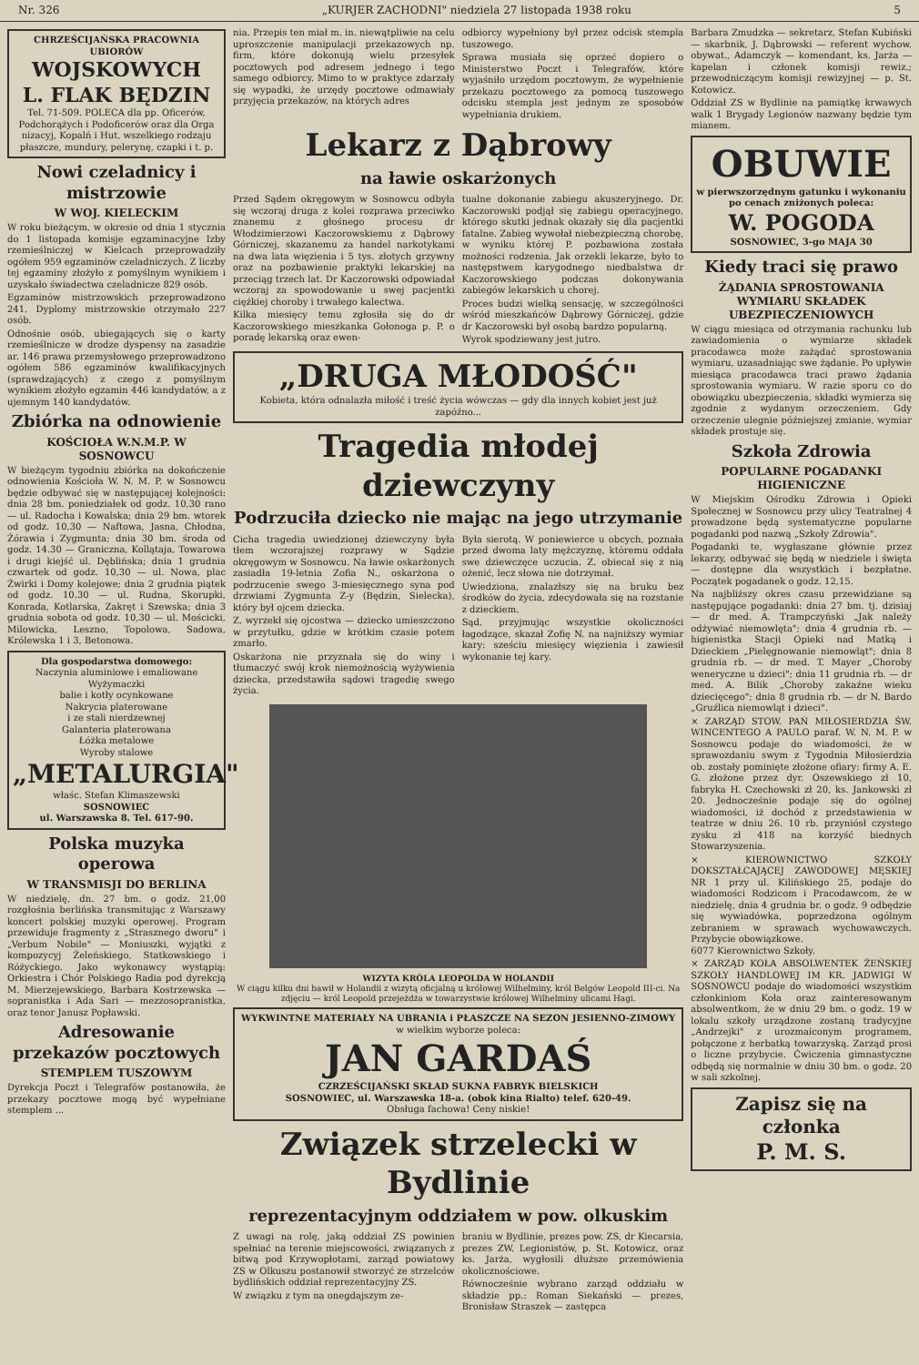Nr. 326 „KURJER ZACHODNI" niedziela 27 listopada 1938 roku 5
CHRZEŚCIJAŃSKA PRACOWNIA UBIORÓW
WOJSKOWYCH
L. FLAK BĘDZIN
Tel. 71-509. POLECA dla pp. Oficerów, Podchorążych i Podoficerów oraz dla Orga nizacyj, Kopalń i Hut, wszelkiego rodzaju płaszcze, mundury, pelerynę, czapki i t. p.
Nowi czeladnicy i mistrzowie
W WOJ. KIELECKIM
W roku bieżącym, w okresie od dnia 1 stycznia do 1 listopada komisje egzaminacyjne Izby rzemieślniczej w Kielcach przeprowadziły ogółem 959 egzaminów czeladniczych. Z liczby tej egzaminy złożyło z pomyślnym wynikiem i uzyskało świadectwa czeladnicze 829 osób.
Egzaminów mistrzowskich przeprowadzono 241. Dyplomy mistrzowskie otrzymało 227 osób.
Odnośnie osób, ubiegających się o karty rzemieślnicze w drodze dyspensy na zasadzie ar. 146 prawa przemysłowego przeprowadzono ogółem 586 egzaminów kwalifikacyjnych (sprawdzających) z czego z pomyślnym wynikiem złożyło egzamin 446 kandydatów, a z ujemnym 140 kandydatów.
Zbiórka na odnowienie
KOŚCIOŁA W.N.M.P. W SOSNOWCU
W bieżącym tygodniu zbiórka na dokończenie odnowienia Kościoła W. N. M. P. w Sosnowcu będzie odbywać się w następującej kolejności: dnia 28 bm. poniedziałek od godz. 10,30 rano — ul. Radocha i Kowalska; dnia 29 bm. wtorek od godz. 10,30 — Naftowa, Jasna, Chłodna, Żórawia i Zygmunta; dnia 30 bm. środa od godz. 14.30 — Graniczna, Kollątaja, Towarowa i drugi kiejść ul. Dęblińska; dnia 1 grudnia czwartek od godz. 10,30 — ul. Nowa, plac Żwirki i Domy kolejowe; dnia 2 grudnia piątek od godz. 10.30 — ul. Rudna, Skorupki, Konrada, Kotlarska, Zakręt i Szewska; dnia 3 grudnia sobota od godz. 10,30 — ul. Mościcki, Milowicka, Leszno, Topolowa, Sadowa, Królewska 1 i 3, Betonowa.
Dla gospodarstwa domowego:
Naczynia aluminiowe i emaliowane
Wyżymaczki
balie i kotły ocynkowane
Nakrycia platerowane
i ze stali nierdzewnej
Galanteria platerowana
Łóżka metalowe
Wyroby stalowe
„METALURGIA"
właśc. Stefan Klimaszewski
SOSNOWIEC
ul. Warszawska 8. Tel. 617-90.
Polska muzyka operowa
W TRANSMISJI DO BERLINA
W niedzielę, dn. 27 bm. o godz. 21,00 rozgłośnia berlińska transmitując z Warszawy koncert polskiej muzyki operowej. Program przewiduje fragmenty z „Strasznego dworu" i „Verbum Nobile" — Moniuszki, wyjątki z kompozycyj Żeleńskiego, Statkowskiego i Różyckiego. Jako wykonawcy wystąpią: Orkiestra i Chór Polskiego Radia pod dyrekcją M. Mierzejewskiego, Barbara Kostrzewska — sopranistka i Ada Sari — mezzosopranistka, oraz tenor Janusz Popławski.
Adresowanie przekazów pocztowych
STEMPLEM TUSZOWYM
Dyrekcja Poczt i Telegrafów postanowiła, że przekazy pocztowe mogą być wypełniane stemplem ...
nia. Przepis ten miał m. in. niewątpliwie na celu uproszczenie manipulacji przekazowych np. firm, które dokonują wielu przesyłek pocztowych pod adresem jednego i tego samego odbiorcy. Mimo to w praktyce zdarzały się wypadki, że urzędy pocztowe odmawiały przyjęcia przekazów, na których adres
odbiorcy wypełniony był przez odcisk stempla tuszowego.
Sprawa musiała się oprzeć dopiero o Ministerstwo Poczt i Telegrafów, które wyjaśniło urzędom pocztowym, że wypełnienie przekazu pocztowego za pomocą tuszowego odcisku stempla jest jednym ze sposobów wypełniania drukiem.
Lekarz z Dąbrowy
na ławie oskarżonych
Przed Sądem okręgowym w Sosnowcu odbyła się wczoraj druga z kolei rozprawa przeciwko znanemu z głośnego procesu dr Włodzimierzowi Kaczorowskiemu z Dąbrowy Górniczej, skazanemu za handel narkotykami na dwa lata więzienia i 5 tys. złotych grzywny oraz na pozbawienie praktyki lekarskiej na przeciąg trzech lat. Dr Kaczorowski odpowiadał wczoraj za spowodowanie u swej pacjentki ciężkiej choroby i trwałego kalectwa.
Kilka miesięcy temu zgłosiła się do dr Kaczorowskiego mieszkanka Gołonoga p. P. o poradę lekarską oraz ewen-
tualne dokonanie zabiegu akuszeryjnego. Dr. Kaczorowski podjął się zabiegu operacyjnego, którego skutki jednak okazały się dla pacjentki fatalne. Zabieg wywołał niebezpieczną chorobę, w wyniku której P. pozbawiona została możności rodzenia. Jak orzekli lekarze, było to następstwem karygodnego niedbalstwa dr Kaczorowskiego podczas dokonywania zabiegów lekarskich u chorej.
Proces budzi wielką sensację, w szczególności wśród mieszkańców Dąbrowy Górniczej, gdzie dr Kaczorowski był osobą bardzo popularną.
Wyrok spodziewany jest jutro.
„DRUGA MŁODOŚĆ"
Kobieta, która odnalazła miłość i treść życia wówczas — gdy dla innych kobiet jest już zapóźno...
Tragedia młodej dziewczyny
Podrzuciła dziecko nie mając na jego utrzymanie
Cicha tragedia uwiedzionej dziewczyny była tłem wczorajszej rozprawy w Sądzie okręgowym w Sosnowcu. Na ławie oskarżonych zasiadła 19-letnia Zofia N., oskarżona o podrzucenie swego 3-miesięcznego syna pod drzwiami Zygmunta Z-y (Będzin, Sielecka), który był ojcem dziecka.
Z. wyrzekł się ojcostwa — dziecko umieszczono w przytułku, gdzie w krótkim czasie potem zmarło.
Oskarżona nie przyznała się do winy i tłumaczyć swój krok niemożnością wyżywienia dziecka, przedstawiła sądowi tragedię swego życia.
Była sierotą. W poniewierce u obcych, poznała przed dwoma laty mężczyznę, któremu oddała swe dziewczęce uczucia. Z. obiecał się z nią ożenić, lecz słowa nie dotrzymał.
Uwiedziona, znalazłszy się na bruku bez środków do życia, zdecydowała się na rozstanie z dzieckiem.
Sąd, przyjmując wszystkie okoliczności łagodzące, skazał Zofię N. na najniższy wymiar kary: sześciu miesięcy więzienia i zawiesił wykonanie tej kary.
WIZYTA KRÓLA LEOPOLDA W HOLANDII
W ciągu kilku dni bawił w Holandii z wizytą oficjalną u królowej Wilhelminy, król Belgów Leopold III-ci. Na zdjęciu — król Leopold przejeżdża w towarzystwie królowej Wilhelminy ulicami Hagi.
WYKWINTNE MATERIAŁY NA UBRANIA i PŁASZCZE NA SEZON JESIENNO-ZIMOWY
w wielkim wyborze poleca:
JAN GARDAŚ
CZRZEŚCIJAŃSKI SKŁAD SUKNA FABRYK BIELSKICH
SOSNOWIEC, ul. Warszawska 18-a. (obok kina Rialto) telef. 620-49.
Obsługa fachowa! Ceny niskie!
Związek strzelecki w Bydlinie
reprezentacyjnym oddziałem w pow. olkuskim
Z uwagi na rolę, jaką oddział ZS powinien spełniać na terenie miejscowości, związanych z bitwą pod Krzywopłotami, zarząd powiatowy ZS w Olkuszu postanowił stworzyć ze strzelców bydlińskich oddział reprezentacyjny ZS.
W związku z tym na onegdajszym ze-
braniu w Bydlinie, prezes pow. ZS, dr Kiecarsia, prezes ZW. Legionistów, p. St. Kotowicz, oraz ks. Jarża, wygłosili dłuższe przemówienia okolicznościowe.
Równocześnie wybrano zarząd oddziału w składzie pp.: Roman Siekański — prezes, Bronisław Straszek — zastępca
Barbara Zmudzka — sekretarz, Stefan Kubiński — skarbnik, J. Dąbrowski — referent wychow. obywat., Adamczyk — komendant, ks. Jarża — kapelan i członek komisji rewiz.; przewodniczącym komisji rewizyjnej — p. St. Kotowicz.
Oddział ZS w Bydlinie na pamiątkę krwawych walk 1 Brygady Legionów nazwany będzie tym mianem.
OBUWIE
w pierwszorzędnym gatunku i wykonaniu po cenach zniżonych poleca:
W. POGODA
SOSNOWIEC, 3-go MAJA 30
Kiedy traci się prawo
ŻĄDANIA SPROSTOWANIA WYMIARU SKŁADEK UBEZPIECZENIOWYCH
W ciągu miesiąca od otrzymania rachunku lub zawiadomienia o wymiarze składek pracodawca może zażądać sprostowania wymiaru, uzasadniając swe żądanie. Po upływie miesiąca pracodawca traci prawo żądania sprostowania wymiaru. W razie sporu co do obowiązku ubezpieczenia, składki wymierza się zgodnie z wydanym orzeczeniem. Gdy orzeczenie ulegnie późniejszej zmianie, wymiar składek prostuje się.
Szkoła Zdrowia
POPULARNE POGADANKI HIGIENICZNE
W Miejskim Ośrodku Zdrowia i Opieki Społecznej w Sosnowcu przy ulicy Teatralnej 4 prowadzone będą systematyczne popularne pogadanki pod nazwą „Szkoły Zdrowia".
Pogadanki te, wygłaszane głównie przez lekarzy, odbywać się będą w niedziele i święta — dostępne dla wszystkich i bezpłatne. Początek pogadanek o godz. 12,15.
Na najbliższy okres czasu przewidziane są następujące pogadanki: dnia 27 bm. tj. dzisiaj — dr med. A. Trampczyński „Jak należy odżywiać niemowlęta"; dnia 4 grudnia rb. — higienistka Stacji Opieki nad Matką i Dzieckiem „Pielęgnowanie niemowląt"; dnia 8 grudnia rb. — dr med. T. Mayer „Choroby weneryczne u dzieci"; dnia 11 grudnia rb. — dr med. A. Bilik „Choroby zakaźne wieku dziecięcego"; dnia 8 grudnia rb. — dr N. Bardo „Gruźlica niemowląt i dzieci".
× ZARZĄD STOW. PAŃ MIŁOSIERDZIA ŚW. WINCENTEGO A PAULO paraf. W. N. M. P. w Sosnowcu podaje do wiadomości, że w sprawozdaniu swym z Tygodnia Miłosierdzia ob. zostały pominięte złożone ofiary: firmy A. E. G. złożone przez dyr. Oszewskiego zł 10, fabryka H. Czechowski zł 20, ks. Jankowski zł 20. Jednocześnie podaje się do ogólnej wiadomości, iż dochód z przedstawienia w teatrze w dniu 26. 10 rb. przyniósł czystego zysku zł 418 na korzyść biednych Stowarzyszenia.
× KIEROWNICTWO SZKOŁY DOKSZTAŁCAJĄCEJ ZAWODOWEJ MĘSKIEJ NR 1 przy ul. Kilińskiego 25, podaje do wiadomości Rodzicom i Pracodawcom, że w niedzielę, dnia 4 grudnia br. o godz. 9 odbędzie się wywiadówka, poprzedzona ogólnym zebraniem w sprawach wychowawczych. Przybycie obowiązkowe.
6077 Kierownictwo Szkoły.
× ZARZĄD KOŁA ABSOLWENTEK ŻEŃSKIEJ SZKOŁY HANDLOWEJ IM KR. JADWIGI W SOSNOWCU podaje do wiadomości wszystkim członkiniom Koła oraz zainteresowanym absolwentkom, że w dniu 29 bm. o godz. 19 w lokalu szkoły urządzone zostaną tradycyjne „Andrzejki" z urozmaiconym programem, połączone z herbatką towarzyską. Zarząd prosi o liczne przybycie. Ćwiczenia gimnastyczne odbędą się normalnie w dniu 30 bm. o godz. 20 w sali szkolnej.
Zapisz się na członka
P. M. S.